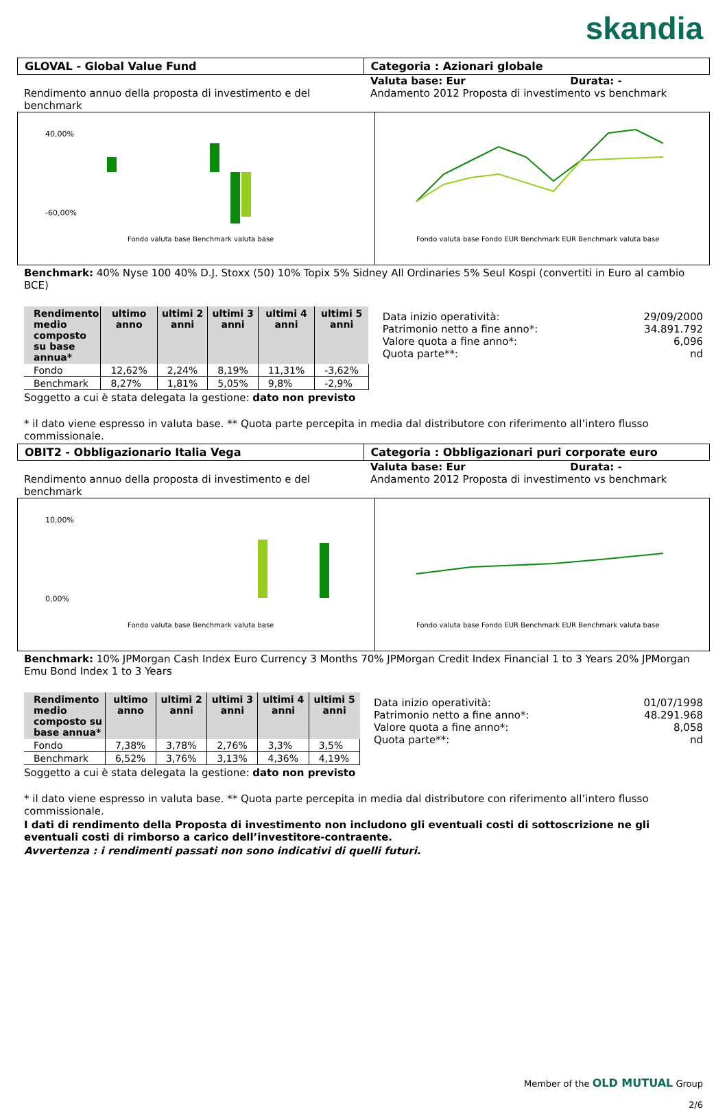skandia
GLOVAL - Global Value Fund Categoria : Azionari globale
Rendimento annuo della proposta di investimento e del benchmark
Valuta base: Eur Durata: -
Andamento 2012 Proposta di investimento vs benchmark
40,00%
-60,00%
Fondo valuta base Benchmark valuta base
Fondo valuta base Fondo EUR Benchmark EUR Benchmark valuta base
Benchmark: 40% Nyse 100 40% D.J. Stoxx (50) 10% Topix 5% Sidney All Ordinaries 5% Seul Kospi (convertiti in Euro al cambio BCE)
| Rendimento medio composto su base annua* | ultimo anno | ultimi 2 anni | ultimi 3 anni | ultimi 4 anni | ultimi 5 anni |
| --- | --- | --- | --- | --- | --- |
| Fondo | 12,62% | 2,24% | 8,19% | 11,31% | -3,62% |
| Benchmark | 8,27% | 1,81% | 5,05% | 9,8% | -2,9% |
Data inizio operatività: 29/09/2000
Patrimonio netto a fine anno*: 34.891.792
Valore quota a fine anno*: 6,096
Quota parte**: nd
Soggetto a cui è stata delegata la gestione: dato non previsto
* il dato viene espresso in valuta base. ** Quota parte percepita in media dal distributore con riferimento all’intero flusso commissionale.
OBIT2 - Obbligazionario Italia Vega
Categoria : Obbligazionari puri corporate euro
Rendimento annuo della proposta di investimento e del benchmark
Valuta base: Eur Durata: -
Andamento 2012 Proposta di investimento vs benchmark
10,00%
0,00%
Fondo valuta base Benchmark valuta base
Fondo valuta base Fondo EUR Benchmark EUR Benchmark valuta base
Benchmark: 10% JPMorgan Cash Index Euro Currency 3 Months 70% JPMorgan Credit Index Financial 1 to 3 Years 20% JPMorgan Emu Bond Index 1 to 3 Years
| Rendimento medio composto su base annua* | ultimo anno | ultimi 2 anni | ultimi 3 anni | ultimi 4 anni | ultimi 5 anni |
| --- | --- | --- | --- | --- | --- |
| Fondo | 7,38% | 3,78% | 2,76% | 3,3% | 3,5% |
| Benchmark | 6,52% | 3,76% | 3,13% | 4,36% | 4,19% |
Data inizio operatività: 01/07/1998
Patrimonio netto a fine anno*: 48.291.968
Valore quota a fine anno*: 8,058
Quota parte**: nd
Soggetto a cui è stata delegata la gestione: dato non previsto
* il dato viene espresso in valuta base. ** Quota parte percepita in media dal distributore con riferimento all’intero flusso commissionale.
I dati di rendimento della Proposta di investimento non includono gli eventuali costi di sottoscrizione ne gli eventuali costi di rimborso a carico dell’investitore-contraente.
Avvertenza : i rendimenti passati non sono indicativi di quelli futuri.
Member of the OLD MUTUAL Group
2/6